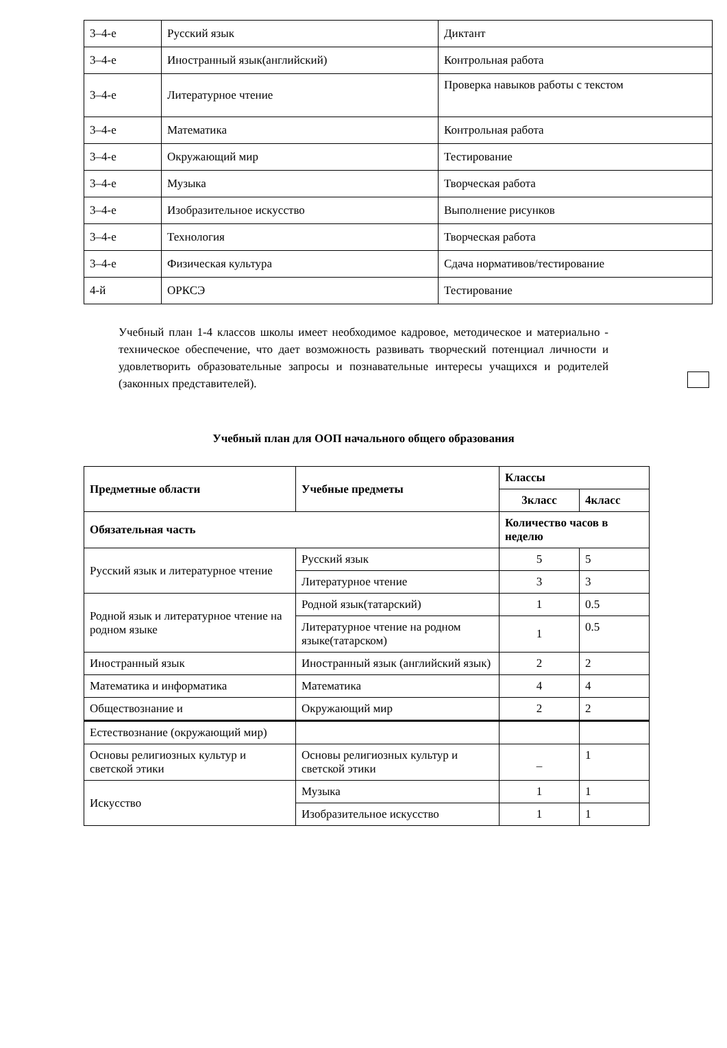| 3–4-е | Русский язык | Диктант |
| 3–4-е | Иностранный язык(английский) | Контрольная работа |
| 3–4-е | Литературное чтение | Проверка навыков работы с текстом |
| 3–4-е | Математика | Контрольная работа |
| 3–4-е | Окружающий мир | Тестирование |
| 3–4-е | Музыка | Творческая работа |
| 3–4-е | Изобразительное искусство | Выполнение рисунков |
| 3–4-е | Технология | Творческая работа |
| 3–4-е | Физическая культура | Сдача нормативов/тестирование |
| 4-й | ОРКСЭ | Тестирование |
Учебный план 1-4 классов школы имеет необходимое кадровое, методическое и материально - техническое обеспечение, что дает возможность развивать творческий потенциал личности и удовлетворить образовательные запросы и познавательные интересы учащихся и родителей (законных представителей).
Учебный план для ООП начального общего образования
| Предметные области | Учебные предметы | Классы | |
| --- | --- | --- | --- |
| | | 3класс | 4класс |
| Обязательная часть | | Количество часов в неделю | |
| Русский язык и литературное чтение | Русский язык | 5 | 5 |
| | Литературное чтение | 3 | 3 |
| Родной язык и литературное чтение на родном языке | Родной язык(татарский) | 1 | 0.5 |
| | Литературное чтение на родном языке(татарском) | 1 | 0.5 |
| Иностранный язык | Иностранный язык (английский язык) | 2 | 2 |
| Математика и информатика | Математика | 4 | 4 |
| Обществознание и | Окружающий мир | 2 | 2 |
| Естествознание (окружающий мир) | | | |
| Основы религиозных культур и светской этики | Основы религиозных культур и светской этики | _ | 1 |
| Искусство | Музыка | 1 | 1 |
| | Изобразительное искусство | 1 | 1 |